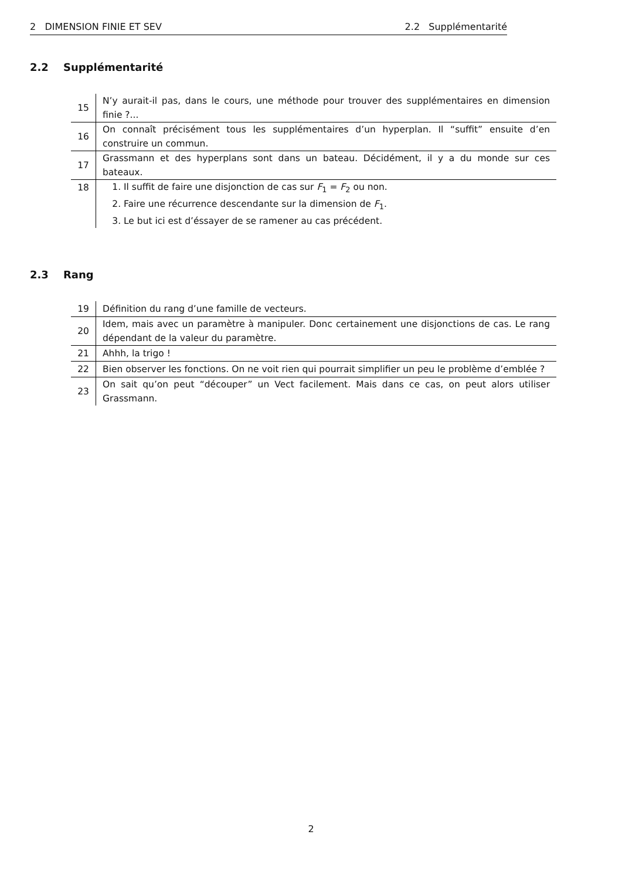2 DIMENSION FINIE ET SEV 2.2 Supplémentarité
2.2 Supplémentarité
| 15 | N’y aurait-il pas, dans le cours, une méthode pour trouver des supplémentaires en dimension finie ?... |
| 16 | On connaît précisément tous les supplémentaires d’un hyperplan. Il “suffit” ensuite d’en construire un commun. |
| 17 | Grassmann et des hyperplans sont dans un bateau. Décidément, il y a du monde sur ces bateaux. |
| 18 | 1. Il suffit de faire une disjonction de cas sur F<sub>1</sub> = F<sub>2</sub> ou non. 2. Faire une récurrence descendante sur la dimension de F<sub>1</sub>. 3. Le but ici est d’éssayer de se ramener au cas précédent. |
2.3 Rang
| 19 | Définition du rang d’une famille de vecteurs. |
| 20 | Idem, mais avec un paramètre à manipuler. Donc certainement une disjonctions de cas. Le rang dépendant de la valeur du paramètre. |
| 21 | Ahhh, la trigo ! |
| 22 | Bien observer les fonctions. On ne voit rien qui pourrait simplifier un peu le problème d’emblée ? |
| 23 | On sait qu’on peut “découper” un Vect facilement. Mais dans ce cas, on peut alors utiliser Grassmann. |
2